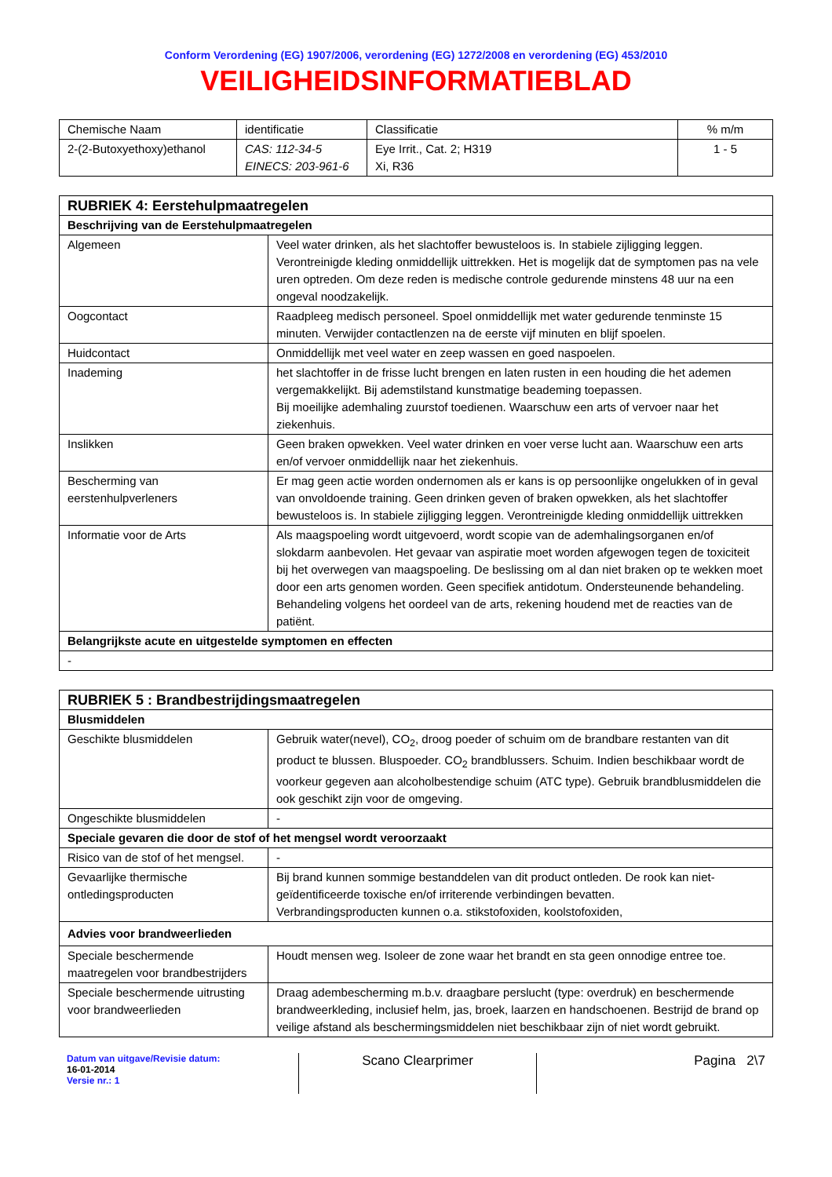Conform Verordening (EG) 1907/2006, verordening (EG) 1272/2008 en verordening (EG) 453/2010
VEILIGHEIDSINFORMATIEBLAD
| Chemische Naam | identificatie | Classificatie | % m/m |
| --- | --- | --- | --- |
| 2-(2-Butoxyethoxy)ethanol | CAS: 112-34-5 EINECS: 203-961-6 | Eye Irrit., Cat. 2; H319 Xi, R36 | 1 - 5 |
| RUBRIEK 4: Eerstehulpmaatregelen | |
| Beschrijving van de Eerstehulpmaatregelen | |
| Algemeen | Veel water drinken, als het slachtoffer bewusteloos is. In stabiele zijligging leggen. Verontreinigde kleding onmiddellijk uittrekken. Het is mogelijk dat de symptomen pas na vele uren optreden. Om deze reden is medische controle gedurende minstens 48 uur na een ongeval noodzakelijk. |
| Oogcontact | Raadpleeg medisch personeel. Spoel onmiddellijk met water gedurende tenminste 15 minuten. Verwijder contactlenzen na de eerste vijf minuten en blijf spoelen. |
| Huidcontact | Onmiddellijk met veel water en zeep wassen en goed naspoelen. |
| Inademing | het slachtoffer in de frisse lucht brengen en laten rusten in een houding die het ademen vergemakkelijkt. Bij ademstilstand kunstmatige beademing toepassen. Bij moeilijke ademhaling zuurstof toedienen. Waarschuw een arts of vervoer naar het ziekenhuis. |
| Inslikken | Geen braken opwekken. Veel water drinken en voer verse lucht aan. Waarschuw een arts en/of vervoer onmiddellijk naar het ziekenhuis. |
| Bescherming van eerstenhulpverleners | Er mag geen actie worden ondernomen als er kans is op persoonlijke ongelukken of in geval van onvoldoende training. Geen drinken geven of braken opwekken, als het slachtoffer bewusteloos is. In stabiele zijligging leggen. Verontreinigde kleding onmiddellijk uittrekken |
| Informatie voor de Arts | Als maagspoeling wordt uitgevoerd, wordt scopie van de ademhalingsorganen en/of slokdarm aanbevolen. Het gevaar van aspiratie moet worden afgewogen tegen de toxiciteit bij het overwegen van maagspoeling. De beslissing om al dan niet braken op te wekken moet door een arts genomen worden. Geen specifiek antidotum. Ondersteunende behandeling. Behandeling volgens het oordeel van de arts, rekening houdend met de reacties van de patiënt. |
| Belangrijkste acute en uitgestelde symptomen en effecten | |
| - | |
| RUBRIEK 5 : Brandbestrijdingsmaatregelen | |
| Blusmiddelen | |
| Geschikte blusmiddelen | Gebruik water(nevel), CO<sub>2</sub>, droog poeder of schuim om de brandbare restanten van dit product te blussen. Bluspoeder. CO<sub>2</sub> brandblussers. Schuim. Indien beschikbaar wordt de voorkeur gegeven aan alcoholbestendige schuim (ATC type). Gebruik brandblusmiddelen die ook geschikt zijn voor de omgeving. |
| Ongeschikte blusmiddelen | - |
| Speciale gevaren die door de stof of het mengsel wordt veroorzaakt | |
| Risico van de stof of het mengsel. | - |
| Gevaarlijke thermische ontledingsproducten | Bij brand kunnen sommige bestanddelen van dit product ontleden. De rook kan niet-geïdentificeerde toxische en/of irriterende verbindingen bevatten. Verbrandingsproducten kunnen o.a. stikstofoxiden, koolstofoxiden, |
| Advies voor brandweerlieden | |
| Speciale beschermende maatregelen voor brandbestrijders | Houdt mensen weg. Isoleer de zone waar het brandt en sta geen onnodige entree toe. |
| Speciale beschermende uitrusting voor brandweerlieden | Draag adembescherming m.b.v. draagbare perslucht (type: overdruk) en beschermende brandweerkleding, inclusief helm, jas, broek, laarzen en handschoenen. Bestrijd de brand op veilige afstand als beschermingsmiddelen niet beschikbaar zijn of niet wordt gebruikt. |
Datum van uitgave/Revisie datum:
16-01-2014
Versie nr.: 1
Scano Clearprimer Pagina 2\7